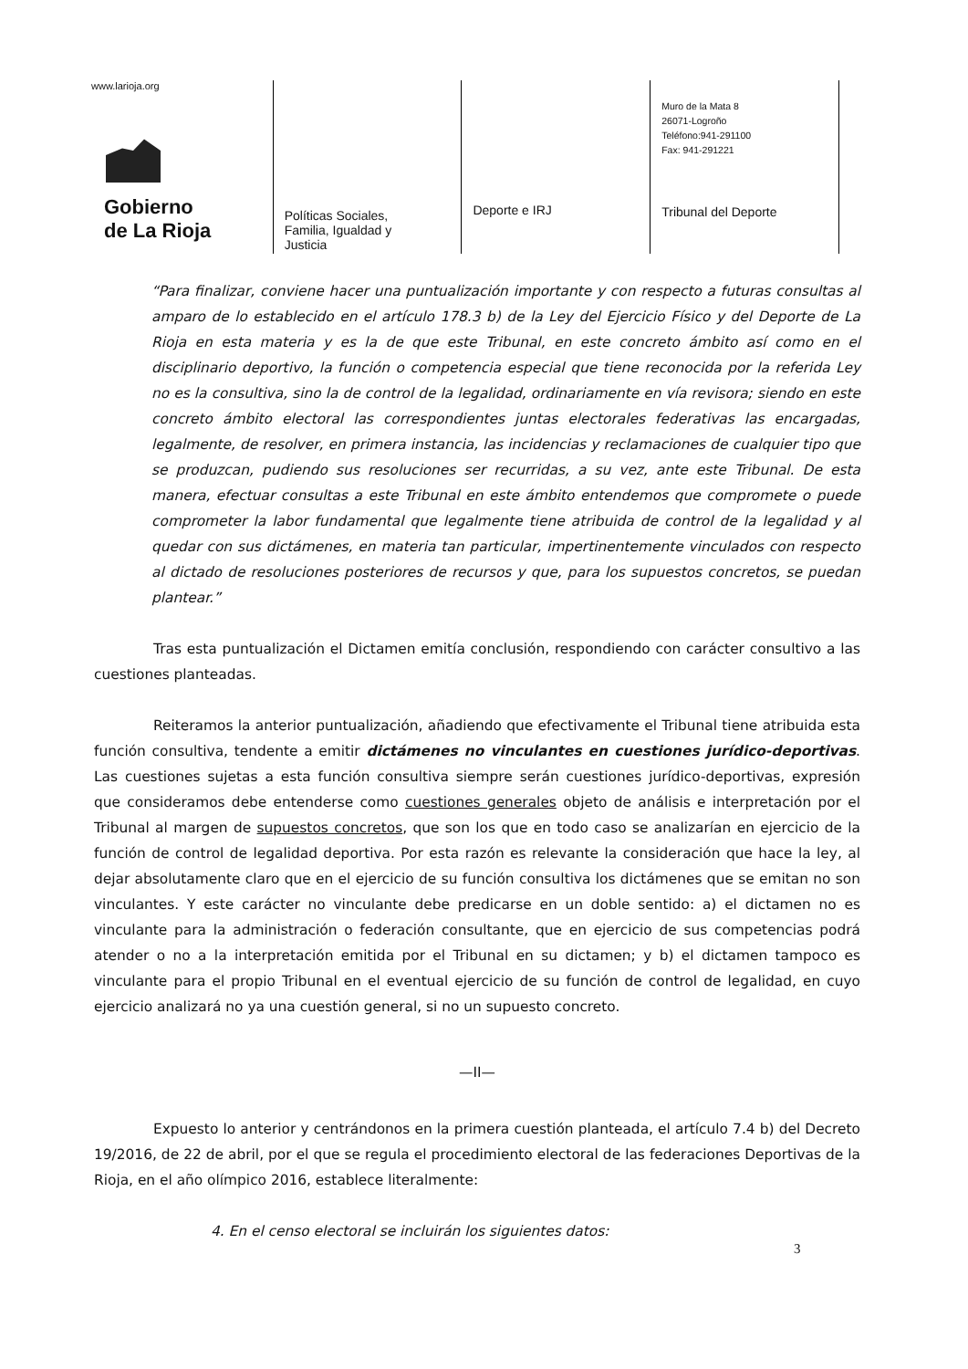www.larioja.org
Gobierno
de La Rioja
Políticas Sociales,
Familia, Igualdad y
Justicia
Deporte e IRJ
Muro de la Mata 8
26071-Logroño
Teléfono:941-291100
Fax: 941-291221
Tribunal del Deporte
“Para finalizar, conviene hacer una puntualización importante y con respecto a futuras consultas al amparo de lo establecido en el artículo 178.3 b) de la Ley del Ejercicio Físico y del Deporte de La Rioja en esta materia y es la de que este Tribunal, en este concreto ámbito así como en el disciplinario deportivo, la función o competencia especial que tiene reconocida por la referida Ley no es la consultiva, sino la de control de la legalidad, ordinariamente en vía revisora; siendo en este concreto ámbito electoral las correspondientes juntas electorales federativas las encargadas, legalmente, de resolver, en primera instancia, las incidencias y reclamaciones de cualquier tipo que se produzcan, pudiendo sus resoluciones ser recurridas, a su vez, ante este Tribunal. De esta manera, efectuar consultas a este Tribunal en este ámbito entendemos que compromete o puede comprometer la labor fundamental que legalmente tiene atribuida de control de la legalidad y al quedar con sus dictámenes, en materia tan particular, impertinentemente vinculados con respecto al dictado de resoluciones posteriores de recursos y que, para los supuestos concretos, se puedan plantear.”
Tras esta puntualización el Dictamen emitía conclusión, respondiendo con carácter consultivo a las cuestiones planteadas.
Reiteramos la anterior puntualización, añadiendo que efectivamente el Tribunal tiene atribuida esta función consultiva, tendente a emitir dictámenes no vinculantes en cuestiones jurídico-deportivas. Las cuestiones sujetas a esta función consultiva siempre serán cuestiones jurídico-deportivas, expresión que consideramos debe entenderse como cuestiones generales objeto de análisis e interpretación por el Tribunal al margen de supuestos concretos, que son los que en todo caso se analizarían en ejercicio de la función de control de legalidad deportiva. Por esta razón es relevante la consideración que hace la ley, al dejar absolutamente claro que en el ejercicio de su función consultiva los dictámenes que se emitan no son vinculantes. Y este carácter no vinculante debe predicarse en un doble sentido: a) el dictamen no es vinculante para la administración o federación consultante, que en ejercicio de sus competencias podrá atender o no a la interpretación emitida por el Tribunal en su dictamen; y b) el dictamen tampoco es vinculante para el propio Tribunal en el eventual ejercicio de su función de control de legalidad, en cuyo ejercicio analizará no ya una cuestión general, si no un supuesto concreto.
—II—
Expuesto lo anterior y centrándonos en la primera cuestión planteada, el artículo 7.4 b) del Decreto 19/2016, de 22 de abril, por el que se regula el procedimiento electoral de las federaciones Deportivas de la Rioja, en el año olímpico 2016, establece literalmente:
4. En el censo electoral se incluirán los siguientes datos:
3